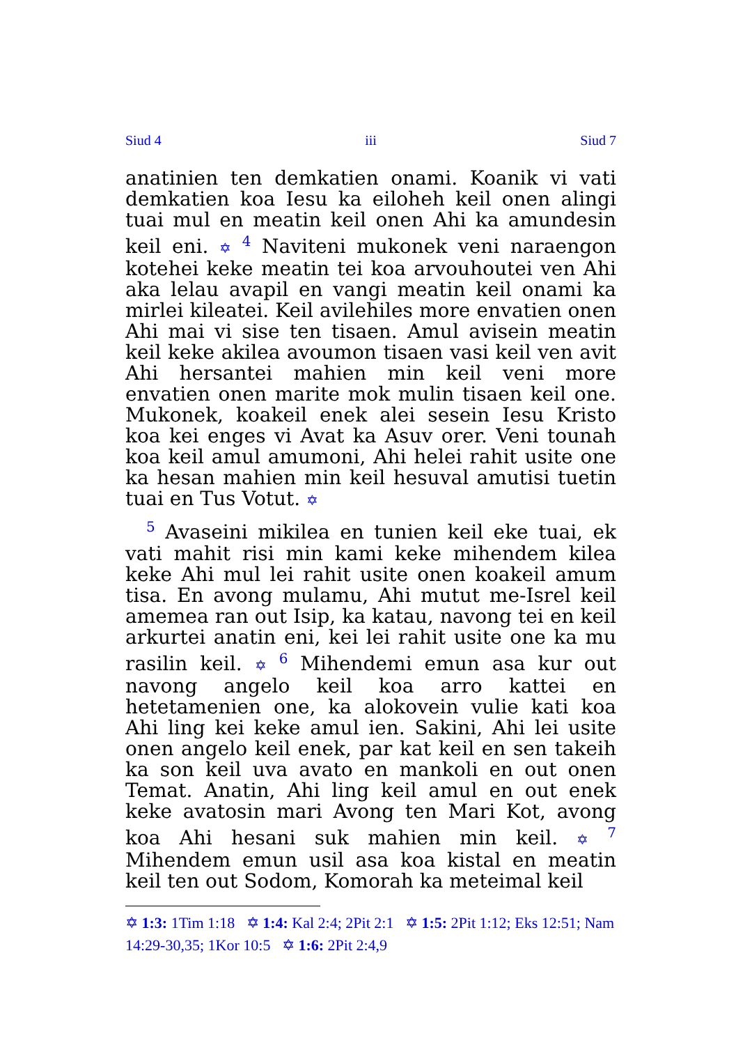Siud 4 iii Siud 7
anatinien ten demkatien onami. Koanik vi vati demkatien koa Iesu ka eiloheh keil onen alingi tuai mul en meatin keil onen Ahi ka amundesin keil eni. ✡ <sup>4</sup> Naviteni mukonek veni naraengon kotehei keke meatin tei koa arvouhoutei ven Ahi aka lelau avapil en vangi meatin keil onami ka mirlei kileatei. Keil avilehiles more envatien onen Ahi mai vi sise ten tisaen. Amul avisein meatin keil keke akilea avoumon tisaen vasi keil ven avit Ahi hersantei mahien min keil veni more envatien onen marite mok mulin tisaen keil one. Mukonek, koakeil enek alei sesein Iesu Kristo koa kei enges vi Avat ka Asuv orer. Veni tounah koa keil amul amumoni, Ahi helei rahit usite one ka hesan mahien min keil hesuval amutisi tuetin tuai en Tus Votut. ✡
<sup>5</sup> Avaseini mikilea en tunien keil eke tuai, ek vati mahit risi min kami keke mihendem kilea keke Ahi mul lei rahit usite onen koakeil amum tisa. En avong mulamu, Ahi mutut me-Isrel keil amemea ran out Isip, ka katau, navong tei en keil arkurtei anatin eni, kei lei rahit usite one ka mu rasilin keil. ✡ <sup>6</sup> Mihendemi emun asa kur out navong angelo keil koa arro kattei en hetetamenien one, ka alokovein vulie kati koa Ahi ling kei keke amul ien. Sakini, Ahi lei usite onen angelo keil enek, par kat keil en sen takeih ka son keil uva avato en mankoli en out onen Temat. Anatin, Ahi ling keil amul en out enek keke avatosin mari Avong ten Mari Kot, avong koa Ahi hesani suk mahien min keil. ✡ <sup>7</sup> Mihendem emun usil asa koa kistal en meatin keil ten out Sodom, Komorah ka meteimal keil
✡ 1:3: 1Tim 1:18 ✡ 1:4: Kal 2:4; 2Pit 2:1 ✡ 1:5: 2Pit 1:12; Eks 12:51; Nam 14:29-30,35; 1Kor 10:5 ✡ 1:6: 2Pit 2:4,9